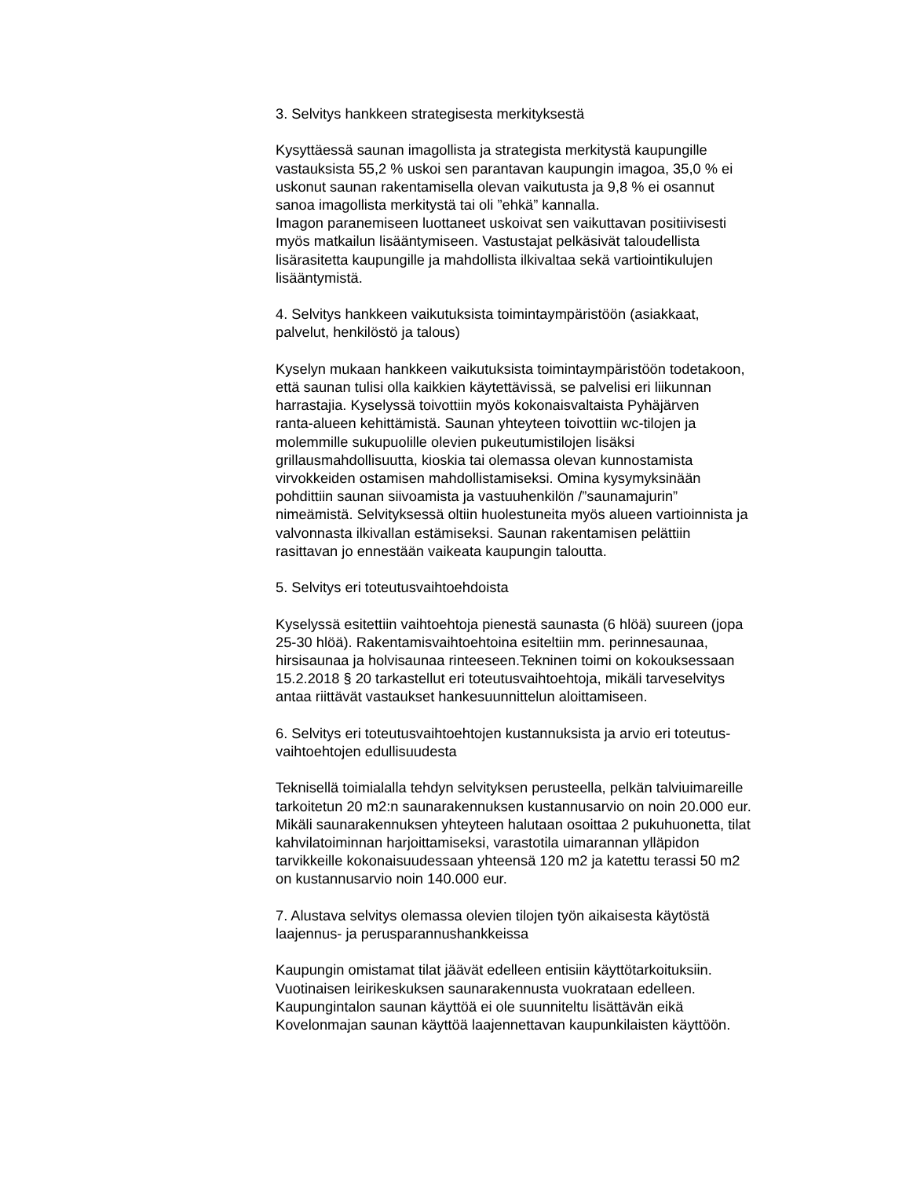3. Selvitys hankkeen strategisesta merkityksestä
Kysyttäessä saunan imagollista ja strategista merkitystä kaupungille
vastauksista 55,2 % uskoi sen parantavan kaupungin imagoa, 35,0 % ei
uskonut saunan rakentamisella olevan vaikutusta ja 9,8 % ei osannut
sanoa imagollista merkitystä tai oli ”ehkä” kannalla.
Imagon paranemiseen luottaneet uskoivat sen vaikuttavan positiivisesti
myös matkailun lisääntymiseen. Vastustajat pelkäsivät taloudellista
lisärasitetta kaupungille ja mahdollista ilkivaltaa sekä vartiointikulujen
lisääntymistä.
4. Selvitys hankkeen vaikutuksista toimintaympäristöön (asiakkaat,
palvelut, henkilöstö ja talous)
Kyselyn mukaan hankkeen vaikutuksista toimintaympäristöön todetakoon,
että saunan tulisi olla kaikkien käytettävissä, se palvelisi eri liikunnan
harrastajia. Kyselyssä toivottiin myös kokonaisvaltaista Pyhäjärven
ranta-alueen kehittämistä. Saunan yhteyteen toivottiin wc-tilojen ja
molemmille sukupuolille olevien pukeutumistilojen lisäksi
grillausmahdollisuutta, kioskia tai olemassa olevan kunnostamista
virvokkeiden ostamisen mahdollistamiseksi. Omina kysymyksinään
pohdittiin saunan siivoamista ja vastuuhenkilön /”saunamajurin”
nimeämistä. Selvityksessä oltiin huolestuneita myös alueen vartioinnista ja
valvonnasta ilkivallan estämiseksi. Saunan rakentamisen pelättiin
rasittavan jo ennestään vaikeata kaupungin taloutta.
5. Selvitys eri toteutusvaihtoehdoista
Kyselyssä esitettiin vaihtoehtoja pienestä saunasta (6 hlöä) suureen (jopa
25-30 hlöä). Rakentamisvaihtoehtoina esiteltiin mm. perinnesaunaa,
hirsisaunaa ja holvisaunaa rinteeseen.Tekninen toimi on kokouksessaan
15.2.2018 § 20 tarkastellut eri toteutusvaihtoehtoja, mikäli tarveselvitys
antaa riittävät vastaukset hankesuunnittelun aloittamiseen.
6. Selvitys eri toteutusvaihtoehtojen kustannuksista ja arvio eri toteutus-
vaihtoehtojen edullisuudesta
Teknisellä toimialalla tehdyn selvityksen perusteella, pelkän talviuimareille
tarkoitetun 20 m2:n saunarakennuksen kustannusarvio on noin 20.000 eur.
Mikäli saunarakennuksen yhteyteen halutaan osoittaa 2 pukuhuonetta, tilat
kahvilatoiminnan harjoittamiseksi, varastotila uimarannan ylläpidon
tarvikkeille kokonaisuudessaan yhteensä 120 m2 ja katettu terassi 50 m2
on kustannusarvio noin 140.000 eur.
7. Alustava selvitys olemassa olevien tilojen työn aikaisesta käytöstä
laajennus- ja perusparannushankkeissa
Kaupungin omistamat tilat jäävät edelleen entisiin käyttötarkoituksiin.
Vuotinaisen leirikeskuksen saunarakennusta vuokrataan edelleen.
Kaupungintalon saunan käyttöä ei ole suunniteltu lisättävän eikä
Kovelonmajan saunan käyttöä laajennettavan kaupunkilaisten käyttöön.